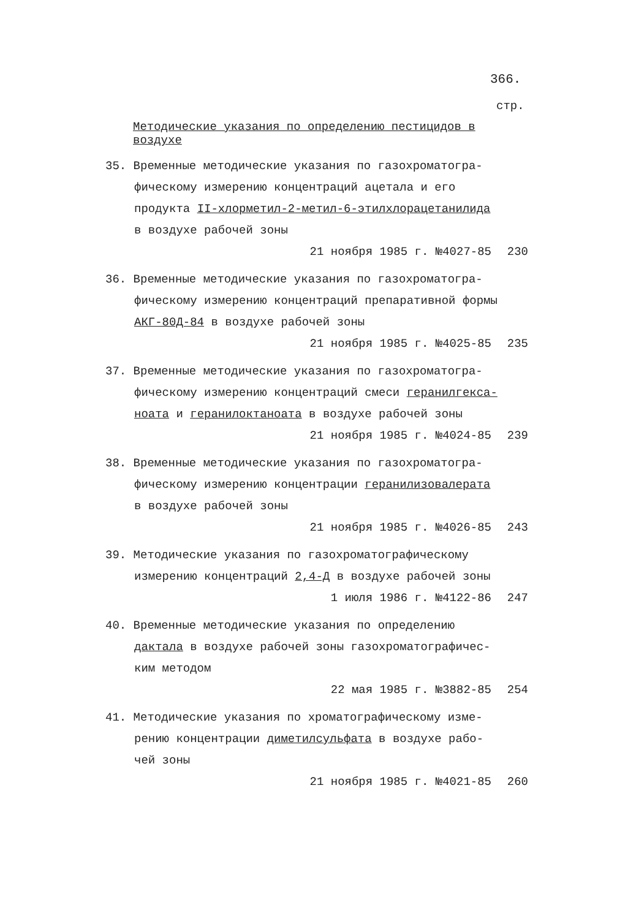366.
стр.
Методические указания по определению пестицидов в воздухе
35. Временные методические указания по газохроматогра-
фическому измерению концентраций ацетала и его
продукта II-хлорметил-2-метил-6-этилхлорацетанилида
в воздухе рабочей зоны
21 ноября 1985 г. №4027-85 230
36. Временные методические указания по газохроматогра-
фическому измерению концентраций препаративной формы
АКГ-80Д-84 в воздухе рабочей зоны
21 ноября 1985 г. №4025-85 235
37. Временные методические указания по газохроматогра-
фическому измерению концентраций смеси геранилгекса-
ноата и геранилоктаноата в воздухе рабочей зоны
21 ноября 1985 г. №4024-85 239
38. Временные методические указания по газохроматогра-
фическому измерению концентрации геранилизовалерата
в воздухе рабочей зоны
21 ноября 1985 г. №4026-85 243
39. Методические указания по газохроматографическому
измерению концентраций 2,4-Д в воздухе рабочей зоны
1 июля 1986 г. №4122-86 247
40. Временные методические указания по определению
дактала в воздухе рабочей зоны газохроматографичес-
ким методом
22 мая 1985 г. №3882-85 254
41. Методические указания по хроматографическому изме-
рению концентрации диметилсульфата в воздухе рабо-
чей зоны
21 ноября 1985 г. №4021-85 260